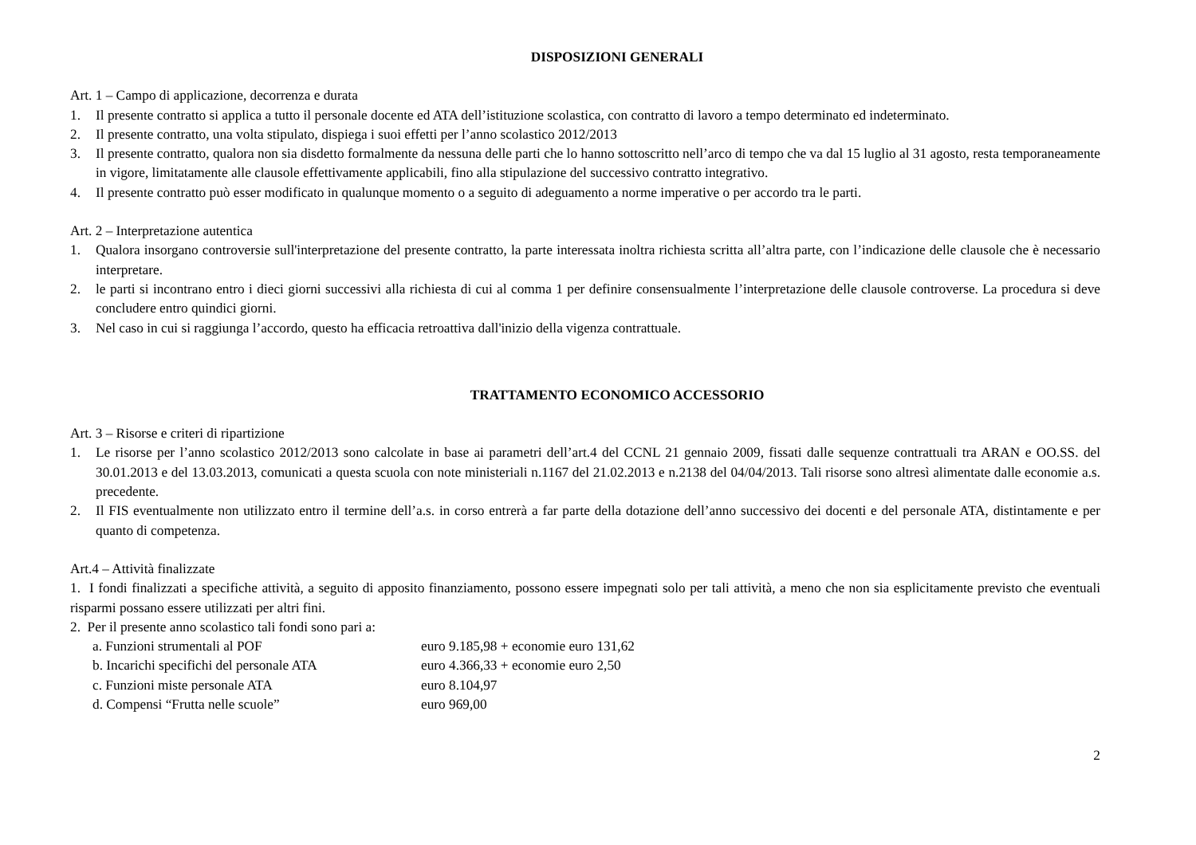DISPOSIZIONI GENERALI
Art. 1 – Campo di applicazione, decorrenza e durata
1. Il presente contratto si applica a tutto il personale docente ed ATA dell’istituzione scolastica, con contratto di lavoro a tempo determinato ed indeterminato.
2. Il presente contratto, una volta stipulato, dispiega i suoi effetti per l’anno scolastico 2012/2013
3. Il presente contratto, qualora non sia disdetto formalmente da nessuna delle parti che lo hanno sottoscritto nell’arco di tempo che va dal 15 luglio al 31 agosto, resta temporaneamente in vigore, limitatamente alle clausole effettivamente applicabili, fino alla stipulazione del successivo contratto integrativo.
4. Il presente contratto può esser modificato in qualunque momento o a seguito di adeguamento a norme imperative o per accordo tra le parti.
Art. 2 – Interpretazione autentica
1. Qualora insorgano controversie sull'interpretazione del presente contratto, la parte interessata inoltra richiesta scritta all’altra parte, con l’indicazione delle clausole che è necessario interpretare.
2. le parti si incontrano entro i dieci giorni successivi alla richiesta di cui al comma 1 per definire consensualmente l’interpretazione delle clausole controverse. La procedura si deve concludere entro quindici giorni.
3. Nel caso in cui si raggiunga l’accordo, questo ha efficacia retroattiva dall'inizio della vigenza contrattuale.
TRATTAMENTO ECONOMICO ACCESSORIO
Art. 3 – Risorse e criteri di ripartizione
1. Le risorse per l’anno scolastico 2012/2013 sono calcolate in base ai parametri dell’art.4 del CCNL 21 gennaio 2009, fissati dalle sequenze contrattuali tra ARAN e OO.SS. del 30.01.2013 e del 13.03.2013, comunicati a questa scuola con note ministeriali n.1167 del 21.02.2013 e n.2138 del 04/04/2013. Tali risorse sono altresì alimentate dalle economie a.s. precedente.
2. Il FIS eventualmente non utilizzato entro il termine dell’a.s. in corso entrerà a far parte della dotazione dell’anno successivo dei docenti e del personale ATA, distintamente e per quanto di competenza.
Art.4 – Attività finalizzate
1. I fondi finalizzati a specifiche attività, a seguito di apposito finanziamento, possono essere impegnati solo per tali attività, a meno che non sia esplicitamente previsto che eventuali risparmi possano essere utilizzati per altri fini.
2. Per il presente anno scolastico tali fondi sono pari a:
a. Funzioni strumentali al POF euro 9.185,98 + economie euro 131,62
b. Incarichi specifichi del personale ATA euro 4.366,33 + economie euro 2,50
c. Funzioni miste personale ATA euro 8.104,97
d. Compensi “Frutta nelle scuole” euro 969,00
2